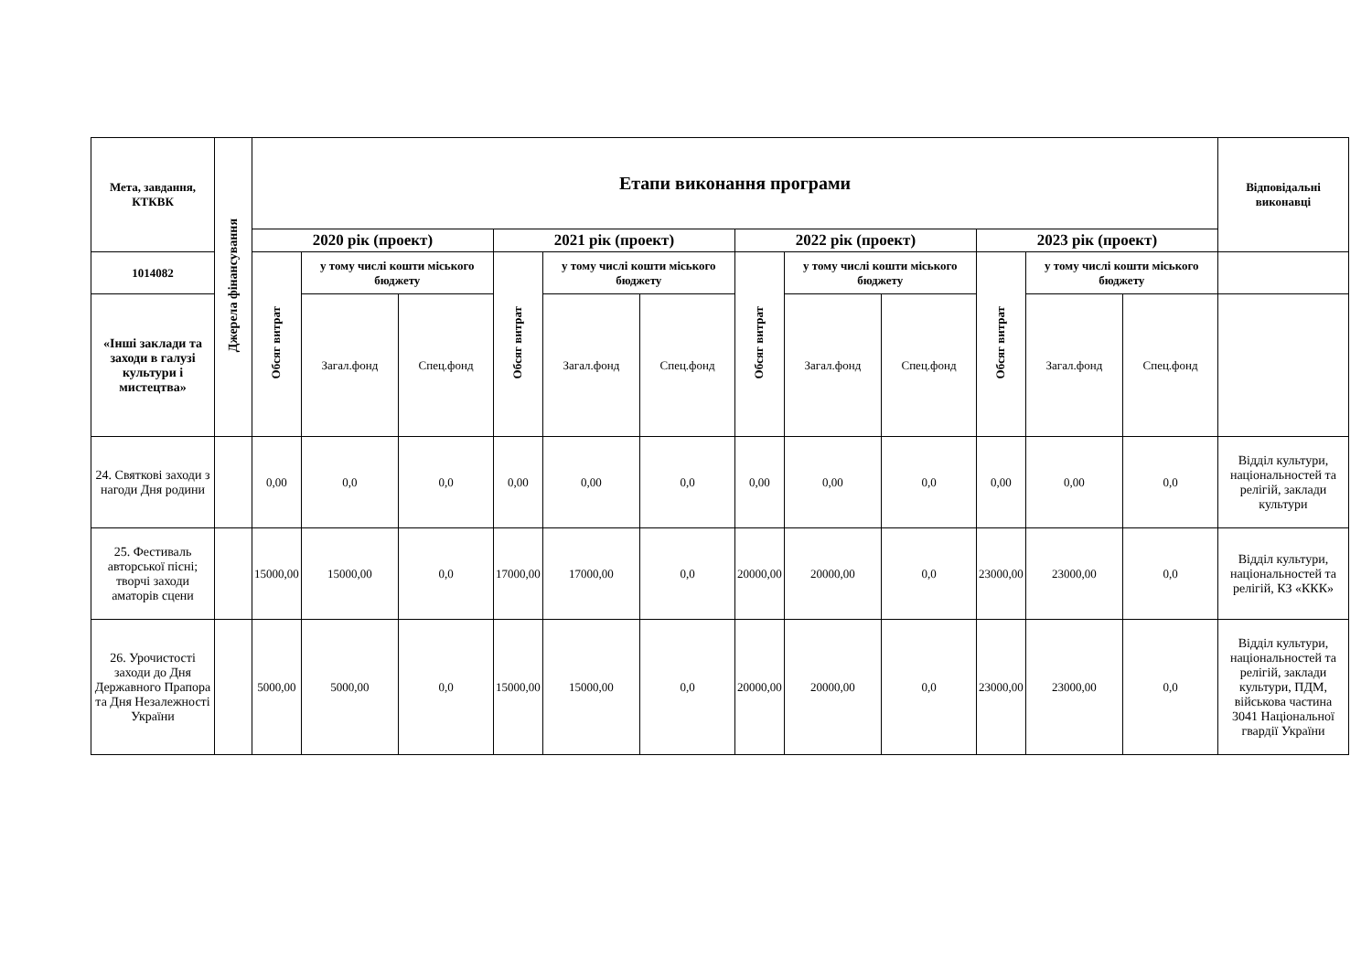| Мета, завдання, КТКВК | Джерела фінансування | Етапи виконання програми | | | | | | | | | | | | Відповідальні виконавці |
| --- | --- | --- | --- | --- | --- | --- | --- | --- | --- | --- | --- | --- | --- | --- |
| | | 2020 рік (проект) | | | 2021 рік (проект) | | | 2022 рік (проект) | | | 2023 рік (проект) | | | |
| 1014082 | | Обсяг витрат | у тому числі кошти міського бюджету | | Обсяг витрат | у тому числі кошти міського бюджету | | Обсяг витрат | у тому числі кошти міського бюджету | | Обсяг витрат | у тому числі кошти міського бюджету | | |
| «Інші заклади та заходи в галузі культури і мистецтва» | | | Загал.фонд | Спец.фонд | | Загал.фонд | Спец.фонд | | Загал.фонд | Спец.фонд | | Загал.фонд | Спец.фонд | |
| 24. Святкові заходи з нагоди Дня родини | | 0,00 | 0,0 | 0,0 | 0,00 | 0,00 | 0,0 | 0,00 | 0,00 | 0,0 | 0,00 | 0,00 | 0,0 | Відділ культури, національностей та релігій, заклади культури |
| 25. Фестиваль авторської пісні; творчі заходи аматорів сцени | | 15000,00 | 15000,00 | 0,0 | 17000,00 | 17000,00 | 0,0 | 20000,00 | 20000,00 | 0,0 | 23000,00 | 23000,00 | 0,0 | Відділ культури, національностей та релігій, КЗ «ККК» |
| 26. Урочистості заходи до Дня Державного Прапора та Дня Незалежності України | | 5000,00 | 5000,00 | 0,0 | 15000,00 | 15000,00 | 0,0 | 20000,00 | 20000,00 | 0,0 | 23000,00 | 23000,00 | 0,0 | Відділ культури, національностей та релігій, заклади культури, ПДМ, військова частина 3041 Національної гвардії України |